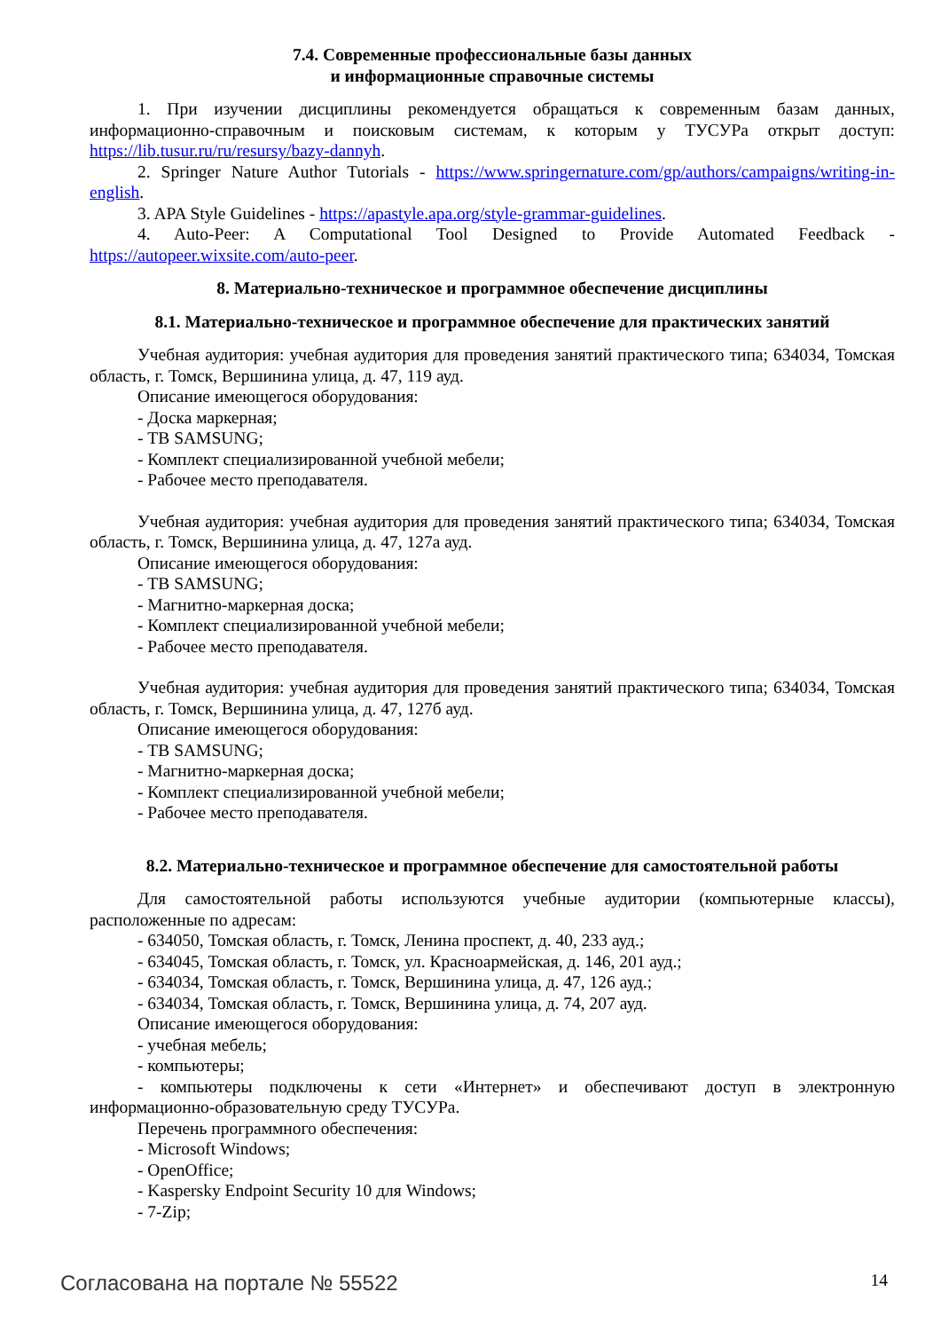7.4. Современные профессиональные базы данных
и информационные справочные системы
1. При изучении дисциплины рекомендуется обращаться к современным базам данных, информационно-справочным и поисковым системам, к которым у ТУСУРа открыт доступ: https://lib.tusur.ru/ru/resursy/bazy-dannyh.
2. Springer Nature Author Tutorials - https://www.springernature.com/gp/authors/campaigns/writing-in-english.
3. APA Style Guidelines - https://apastyle.apa.org/style-grammar-guidelines.
4. Auto-Peer: A Computational Tool Designed to Provide Automated Feedback - https://autopeer.wixsite.com/auto-peer.
8. Материально-техническое и программное обеспечение дисциплины
8.1. Материально-техническое и программное обеспечение для практических занятий
Учебная аудитория: учебная аудитория для проведения занятий практического типа; 634034, Томская область, г. Томск, Вершинина улица, д. 47, 119 ауд.
Описание имеющегося оборудования:
- Доска маркерная;
- ТВ SAMSUNG;
- Комплект специализированной учебной мебели;
- Рабочее место преподавателя.
Учебная аудитория: учебная аудитория для проведения занятий практического типа; 634034, Томская область, г. Томск, Вершинина улица, д. 47, 127а ауд.
Описание имеющегося оборудования:
- ТВ SAMSUNG;
- Магнитно-маркерная доска;
- Комплект специализированной учебной мебели;
- Рабочее место преподавателя.
Учебная аудитория: учебная аудитория для проведения занятий практического типа; 634034, Томская область, г. Томск, Вершинина улица, д. 47, 127б ауд.
Описание имеющегося оборудования:
- ТВ SAMSUNG;
- Магнитно-маркерная доска;
- Комплект специализированной учебной мебели;
- Рабочее место преподавателя.
8.2. Материально-техническое и программное обеспечение для самостоятельной работы
Для самостоятельной работы используются учебные аудитории (компьютерные классы), расположенные по адресам:
- 634050, Томская область, г. Томск, Ленина проспект, д. 40, 233 ауд.;
- 634045, Томская область, г. Томск, ул. Красноармейская, д. 146, 201 ауд.;
- 634034, Томская область, г. Томск, Вершинина улица, д. 47, 126 ауд.;
- 634034, Томская область, г. Томск, Вершинина улица, д. 74, 207 ауд.
Описание имеющегося оборудования:
- учебная мебель;
- компьютеры;
- компьютеры подключены к сети «Интернет» и обеспечивают доступ в электронную информационно-образовательную среду ТУСУРа.
Перечень программного обеспечения:
- Microsoft Windows;
- OpenOffice;
- Kaspersky Endpoint Security 10 для Windows;
- 7-Zip;
Согласована на портале № 55522 14